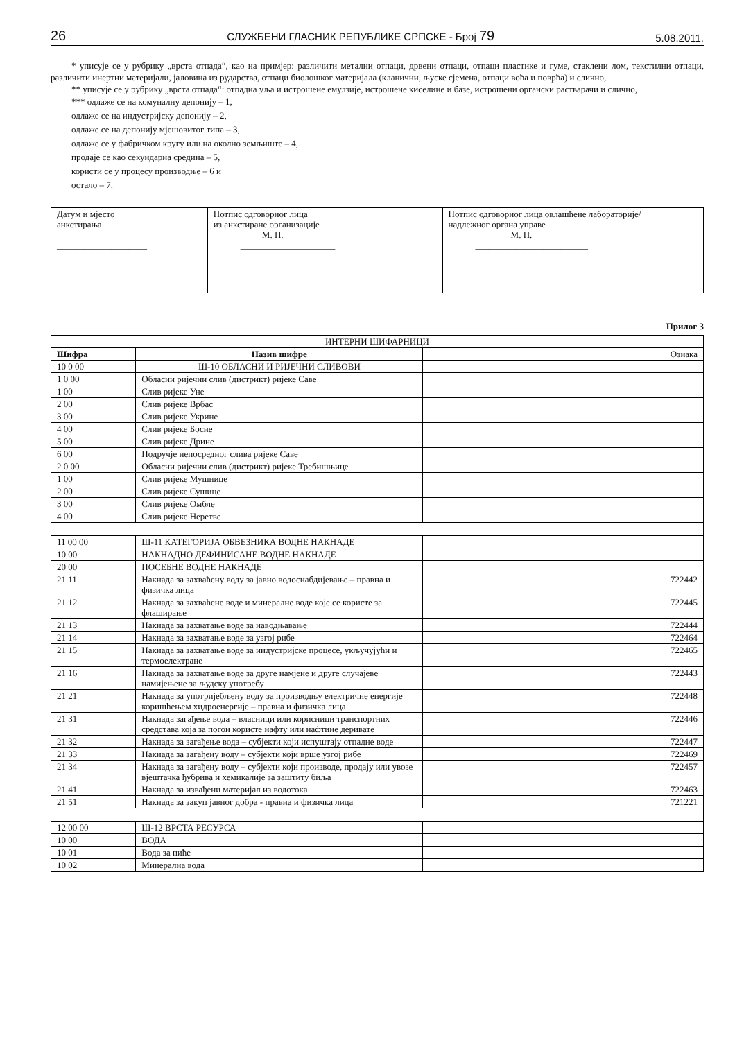26 СЛУЖБЕНИ ГЛАСНИК РЕПУБЛИКЕ СРПСКЕ - Број 79 5.08.2011.
* уписује се у рубрику „врста отпада“, као на примјер: различити метални отпаци, дрвени отпаци, отпаци пластике и гуме, стаклени лом, текстилни отпаци, различити инертни материјали, јаловина из рударства, отпаци биолошког материјала (кланични, љуске сјемена, отпаци воћа и поврћа) и слично,
** уписује се у рубрику „врста отпада“: отпадна уља и истрошене емулзије, истрошене киселине и базе, истрошени органски растварачи и слично,
*** одлаже се на комуналну депонију – 1,
одлаже се на индустријску депонију – 2,
одлаже се на депонију мјешовитог типа – 3,
одлаже се у фабричком кругу или на околно земљиште – 4,
продаје се као секундарна средина – 5,
користи се у процесу производње – 6 и
остало – 7.
| Датум и мјесто анкстирања ____________________ ________________ | Потпис одговорног лица из анкстиране организације М. П. _____________________ | Потпис одговорног лица овлашћене лабораторије/ надлежног органа управе М. П. _________________________ |
Прилог 3
| ИНТЕРНИ ШИФАРНИЦИ | | |
| --- | --- | --- |
| Шифра | Назив шифре | Ознака |
| 10 0 00 | Ш-10 ОБЛАСНИ И РИЈЕЧНИ СЛИВОВИ | |
| 1 0 00 | Обласни ријечни слив (дистрикт) ријеке Саве | |
| 1 00 | Слив ријеке Уне | |
| 2 00 | Слив ријеке Врбас | |
| 3 00 | Слив ријеке Укрине | |
| 4 00 | Слив ријеке Босне | |
| 5 00 | Слив ријеке Дрине | |
| 6 00 | Подручје непосредног слива ријеке Саве | |
| 2 0 00 | Обласни ријечни слив (дистрикт) ријеке Требишњице | |
| 1 00 | Слив ријеке Мушнице | |
| 2 00 | Слив ријеке Сушице | |
| 3 00 | Слив ријеке Омбле | |
| 4 00 | Слив ријеке Неретве | |
| 11 00 00 | Ш-11 КАТЕГОРИЈА ОБВЕЗНИКА ВОДНЕ НАКНАДЕ | |
| 10 00 | НАКНАДНО ДЕФИНИСАНЕ ВОДНЕ НАКНАДЕ | |
| 20 00 | ПОСЕБНЕ ВОДНЕ НАКНАДЕ | |
| 21 11 | Накнада за захваћену воду за јавно водоснабдијевање – правна и физичка лица | 722442 |
| 21 12 | Накнада за захваћене воде и минералне воде које се користе за флаширање | 722445 |
| 21 13 | Накнада за захватање воде за наводњавање | 722444 |
| 21 14 | Накнада за захватање воде за узгој рибе | 722464 |
| 21 15 | Накнада за захватање воде за индустријске процесе, укључујући и термоелектране | 722465 |
| 21 16 | Накнада за захватање воде за друге намјене и друге случајеве намијењене за људску употребу | 722443 |
| 21 21 | Накнада за употријебљену воду за производњу електричне енергије коришћењем хидроенергије – правна и физичка лица | 722448 |
| 21 31 | Накнада загађење вода – власници или корисници транспортних средстава која за погон користе нафту или нафтине деривате | 722446 |
| 21 32 | Накнада за загађење вода – субјекти који испуштају отпадне воде | 722447 |
| 21 33 | Накнада за загађену воду – субјекти који врше узгој рибе | 722469 |
| 21 34 | Накнада за загађену воду – субјекти који производе, продају или увозе вјештачка ђубрива и хемикалије за заштиту биља | 722457 |
| 21 41 | Накнада за извађени материјал из водотока | 722463 |
| 21 51 | Накнада за закуп јавног добра - правна и физичка лица | 721221 |
| 12 00 00 | Ш-12 ВРСТА РЕСУРСА | |
| 10 00 | ВОДА | |
| 10 01 | Вода за пиће | |
| 10 02 | Минерална вода | |